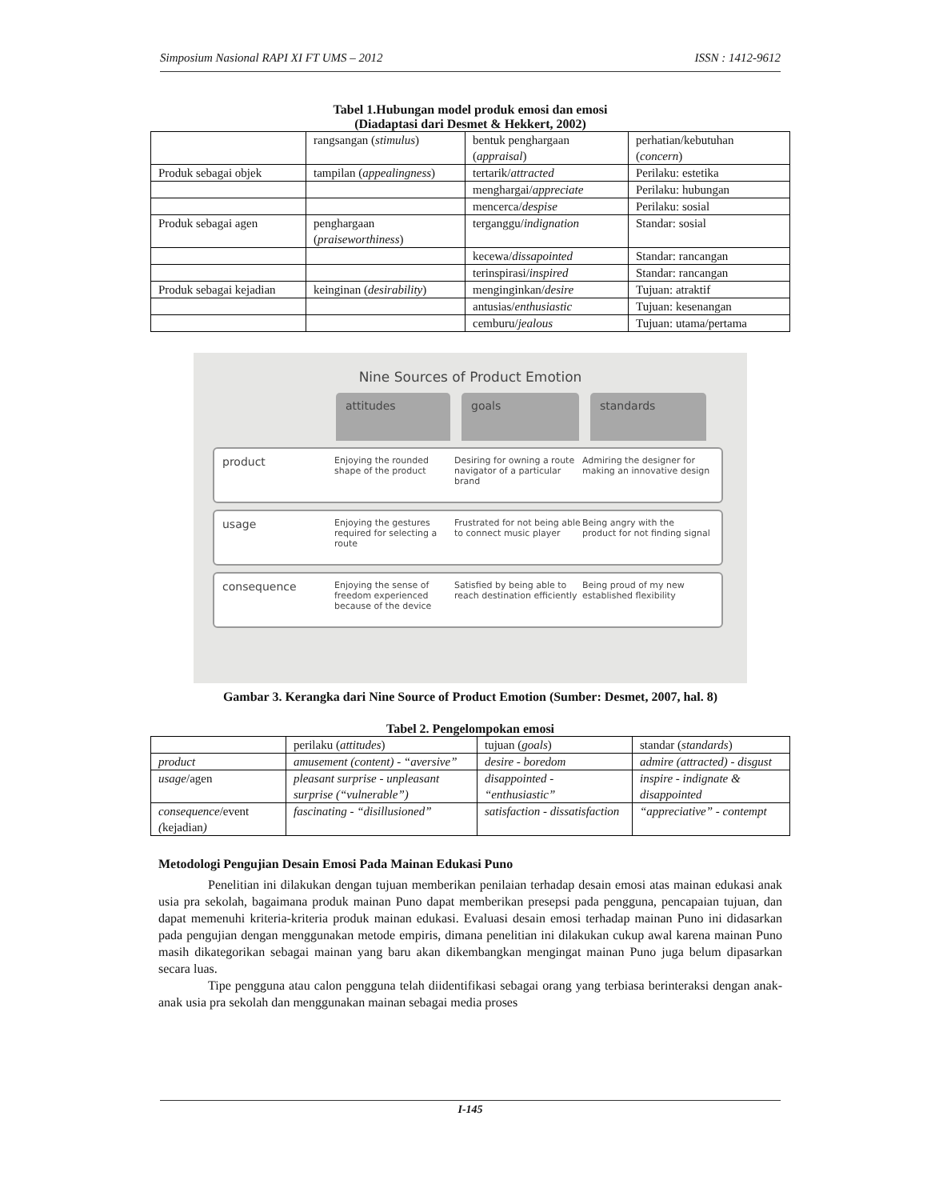Simposium Nasional RAPI XI FT UMS – 2012 ISSN : 1412-9612
Tabel 1.Hubungan model produk emosi dan emosi
(Diadaptasi dari Desmet & Hekkert, 2002)
| | rangsangan ( stimulus ) | bentuk penghargaan ( appraisal ) | perhatian/kebutuhan ( concern ) |
| Produk sebagai objek | tampilan ( appealingness ) | tertarik/ attracted | Perilaku: estetika |
| | | menghargai/ appreciate | Perilaku: hubungan |
| | | mencerca/ despise | Perilaku: sosial |
| Produk sebagai agen | penghargaan ( praiseworthiness ) | terganggu/ indignation | Standar: sosial |
| | | kecewa/ dissapointed | Standar: rancangan |
| | | terinspirasi/ inspired | Standar: rancangan |
| Produk sebagai kejadian | keinginan ( desirability ) | menginginkan/ desire | Tujuan: atraktif |
| | | antusias/ enthusiastic | Tujuan: kesenangan |
| | | cemburu/ jealous | Tujuan: utama/pertama |
Nine Sources of Product Emotion
attitudes
goals
standards
product Enjoying the rounded shape of the product Desiring for owning a route navigator of a particular brand Admiring the designer for making an innovative design
usage Enjoying the gestures required for selecting a route Frustrated for not being able to connect music player Being angry with the product for not finding signal
consequence Enjoying the sense of freedom experienced because of the device Satisfied by being able to reach destination efficiently Being proud of my new established flexibility
Gambar 3. Kerangka dari Nine Source of Product Emotion (Sumber: Desmet, 2007, hal. 8)
Tabel 2. Pengelompokan emosi
| | perilaku ( attitudes ) | tujuan ( goals ) | standar ( standards ) |
| product | amusement (content) - “aversive” | desire - boredom | admire (attracted) - disgust |
| usage /agen | pleasant surprise - unpleasant surprise (“vulnerable”) | disappointed - “enthusiastic” | inspire - indignate & disappointed |
| consequence /event ( kejadian ) | fascinating - “disillusioned” | satisfaction - dissatisfaction | “appreciative” - contempt |
Metodologi Pengujian Desain Emosi Pada Mainan Edukasi Puno
Penelitian ini dilakukan dengan tujuan memberikan penilaian terhadap desain emosi atas mainan edukasi anak usia pra sekolah, bagaimana produk mainan Puno dapat memberikan presepsi pada pengguna, pencapaian tujuan, dan dapat memenuhi kriteria-kriteria produk mainan edukasi. Evaluasi desain emosi terhadap mainan Puno ini didasarkan pada pengujian dengan menggunakan metode empiris, dimana penelitian ini dilakukan cukup awal karena mainan Puno masih dikategorikan sebagai mainan yang baru akan dikembangkan mengingat mainan Puno juga belum dipasarkan secara luas.
Tipe pengguna atau calon pengguna telah diidentifikasi sebagai orang yang terbiasa berinteraksi dengan anak-anak usia pra sekolah dan menggunakan mainan sebagai media proses
I-145